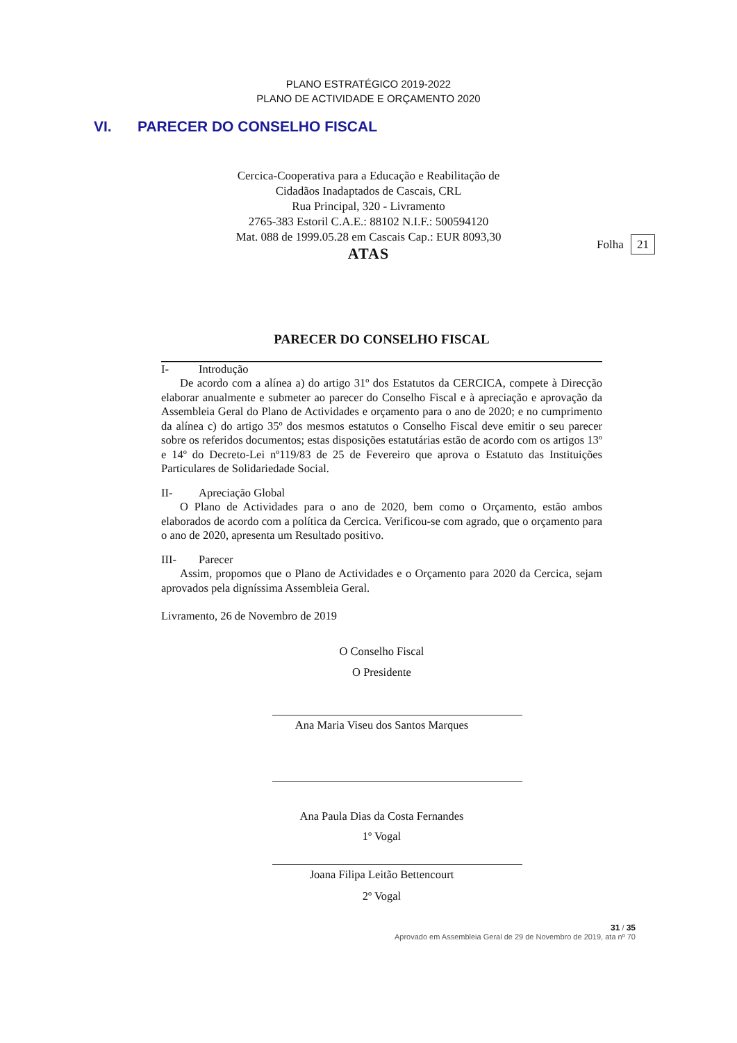PLANO ESTRATÉGICO 2019-2022
PLANO DE ACTIVIDADE E ORÇAMENTO 2020
VI. PARECER DO CONSELHO FISCAL
Cercica-Cooperativa para a Educação e Reabilitação de
Cidadãos Inadaptados de Cascais, CRL
Rua Principal, 320 - Livramento
2765-383 Estoril C.A.E.: 88102 N.I.F.: 500594120
Mat. 088 de 1999.05.28 em Cascais Cap.: EUR 8093,30
ATAS
Folha 21
PARECER DO CONSELHO FISCAL
I- Introdução
De acordo com a alínea a) do artigo 31º dos Estatutos da CERCICA, compete à Direcção elaborar anualmente e submeter ao parecer do Conselho Fiscal e à apreciação e aprovação da Assembleia Geral do Plano de Actividades e orçamento para o ano de 2020; e no cumprimento da alínea c) do artigo 35º dos mesmos estatutos o Conselho Fiscal deve emitir o seu parecer sobre os referidos documentos; estas disposições estatutárias estão de acordo com os artigos 13º e 14º do Decreto-Lei nº119/83 de 25 de Fevereiro que aprova o Estatuto das Instituições Particulares de Solidariedade Social.
II- Apreciação Global
O Plano de Actividades para o ano de 2020, bem como o Orçamento, estão ambos elaborados de acordo com a política da Cercica. Verificou-se com agrado, que o orçamento para o ano de 2020, apresenta um Resultado positivo.
III- Parecer
Assim, propomos que o Plano de Actividades e o Orçamento para 2020 da Cercica, sejam aprovados pela digníssima Assembleia Geral.
Livramento, 26 de Novembro de 2019
O Conselho Fiscal
O Presidente
Ana Maria Viseu dos Santos Marques
Ana Paula Dias da Costa Fernandes
1º Vogal
Joana Filipa Leitão Bettencourt
2º Vogal
31 / 35
Aprovado em Assembleia Geral de 29 de Novembro de 2019, ata nº 70